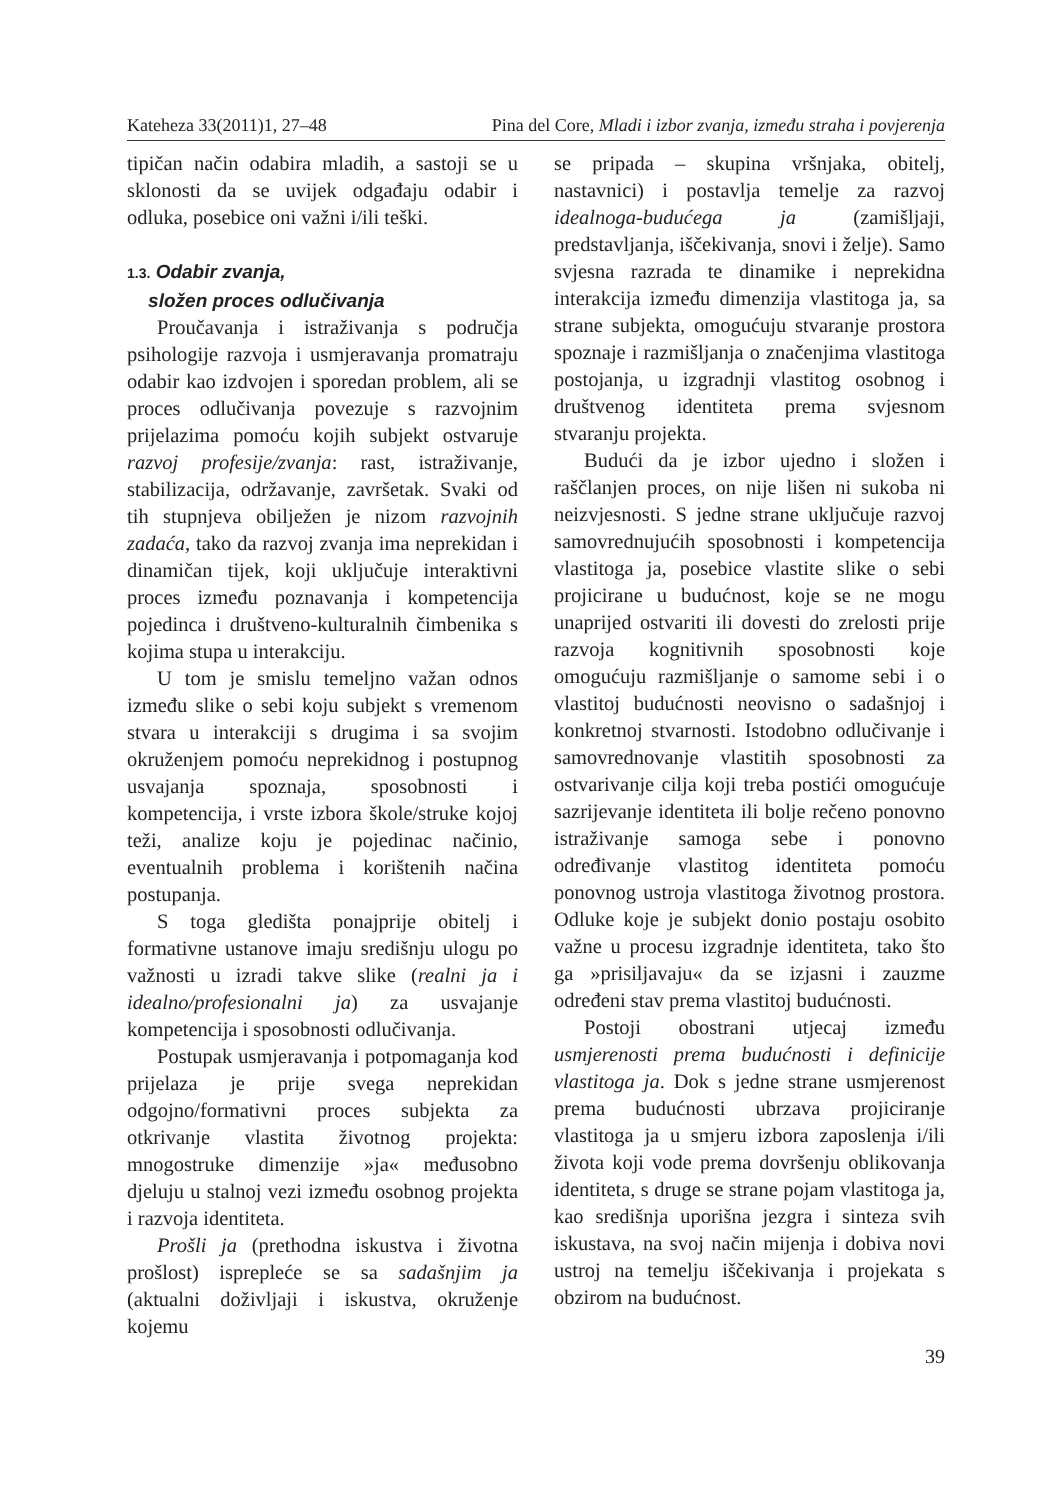Kateheza 33(2011)1, 27–48 Pina del Core, Mladi i izbor zvanja, između straha i povjerenja
tipičan način odabira mladih, a sastoji se u sklonosti da se uvijek odgađaju odabir i odluka, posebice oni važni i/ili teški.
1.3. Odabir zvanja,
složen proces odlučivanja
Proučavanja i istraživanja s područja psihologije razvoja i usmjeravanja promatraju odabir kao izdvojen i sporedan problem, ali se proces odlučivanja povezuje s razvojnim prijelazima pomoću kojih subjekt ostvaruje razvoj profesije/zvanja: rast, istraživanje, stabilizacija, održavanje, završetak. Svaki od tih stupnjeva obilježen je nizom razvojnih zadaća, tako da razvoj zvanja ima neprekidan i dinamičan tijek, koji uključuje interaktivni proces između poznavanja i kompetencija pojedinca i društveno-kulturalnih čimbenika s kojima stupa u interakciju.
U tom je smislu temeljno važan odnos između slike o sebi koju subjekt s vremenom stvara u interakciji s drugima i sa svojim okruženjem pomoću neprekidnog i postupnog usvajanja spoznaja, sposobnosti i kompetencija, i vrste izbora škole/struke kojoj teži, analize koju je pojedinac načinio, eventualnih problema i korištenih načina postupanja.
S toga gledišta ponajprije obitelj i formativne ustanove imaju središnju ulogu po važnosti u izradi takve slike (realni ja i idealno/profesionalni ja) za usvajanje kompetencija i sposobnosti odlučivanja.
Postupak usmjeravanja i potpomaganja kod prijelaza je prije svega neprekidan odgojno/formativni proces subjekta za otkrivanje vlastita životnog projekta: mnogostruke dimenzije »ja« međusobno djeluju u stalnoj vezi između osobnog projekta i razvoja identiteta.
Prošli ja (prethodna iskustva i životna prošlost) isprepleće se sa sadašnjim ja (aktualni doživljaji i iskustva, okruženje kojemu
se pripada – skupina vršnjaka, obitelj, nastavnici) i postavlja temelje za razvoj idealnoga-budućega ja (zamišljaji, predstavljanja, iščekivanja, snovi i želje). Samo svjesna razrada te dinamike i neprekidna interakcija između dimenzija vlastitoga ja, sa strane subjekta, omogućuju stvaranje prostora spoznaje i razmišljanja o značenjima vlastitoga postojanja, u izgradnji vlastitog osobnog i društvenog identiteta prema svjesnom stvaranju projekta.
Budući da je izbor ujedno i složen i raščlanjen proces, on nije lišen ni sukoba ni neizvjesnosti. S jedne strane uključuje razvoj samovrednujućih sposobnosti i kompetencija vlastitoga ja, posebice vlastite slike o sebi projicirane u budućnost, koje se ne mogu unaprijed ostvariti ili dovesti do zrelosti prije razvoja kognitivnih sposobnosti koje omogućuju razmišljanje o samome sebi i o vlastitoj budućnosti neovisno o sadašnjoj i konkretnoj stvarnosti. Istodobno odlučivanje i samovrednovanje vlastitih sposobnosti za ostvarivanje cilja koji treba postići omogućuje sazrijevanje identiteta ili bolje rečeno ponovno istraživanje samoga sebe i ponovno određivanje vlastitog identiteta pomoću ponovnog ustroja vlastitoga životnog prostora. Odluke koje je subjekt donio postaju osobito važne u procesu izgradnje identiteta, tako što ga »prisiljavaju« da se izjasni i zauzme određeni stav prema vlastitoj budućnosti.
Postoji obostrani utjecaj između usmjerenosti prema budućnosti i definicije vlastitoga ja. Dok s jedne strane usmjerenost prema budućnosti ubrzava projiciranje vlastitoga ja u smjeru izbora zaposlenja i/ili života koji vode prema dovršenju oblikovanja identiteta, s druge se strane pojam vlastitoga ja, kao središnja uporišna jezgra i sinteza svih iskustava, na svoj način mijenja i dobiva novi ustroj na temelju iščekivanja i projekata s obzirom na budućnost.
39